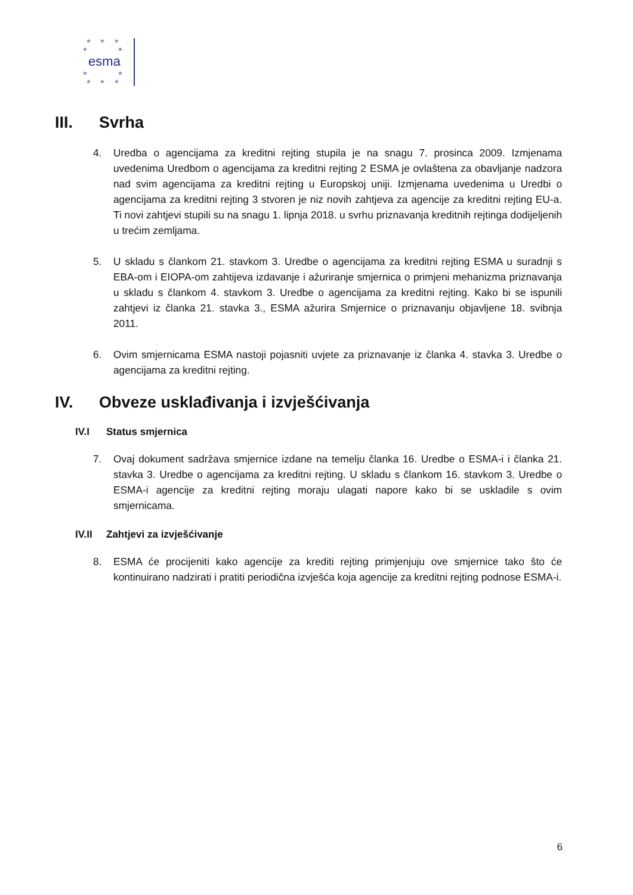★ ★ ★
★ ★
esma
★ ★
★ ★ ★
III. Svrha
4. Uredba o agencijama za kreditni rejting stupila je na snagu 7. prosinca 2009. Izmjenama uvedenima Uredbom o agencijama za kreditni rejting 2 ESMA je ovlaštena za obavljanje nadzora nad svim agencijama za kreditni rejting u Europskoj uniji. Izmjenama uvedenima u Uredbi o agencijama za kreditni rejting 3 stvoren je niz novih zahtjeva za agencije za kreditni rejting EU-a. Ti novi zahtjevi stupili su na snagu 1. lipnja 2018. u svrhu priznavanja kreditnih rejtinga dodijeljenih u trećim zemljama.
5. U skladu s člankom 21. stavkom 3. Uredbe o agencijama za kreditni rejting ESMA u suradnji s EBA-om i EIOPA-om zahtijeva izdavanje i ažuriranje smjernica o primjeni mehanizma priznavanja u skladu s člankom 4. stavkom 3. Uredbe o agencijama za kreditni rejting. Kako bi se ispunili zahtjevi iz članka 21. stavka 3., ESMA ažurira Smjernice o priznavanju objavljene 18. svibnja 2011.
6. Ovim smjernicama ESMA nastoji pojasniti uvjete za priznavanje iz članka 4. stavka 3. Uredbe o agencijama za kreditni rejting.
IV. Obveze usklađivanja i izvješćivanja
IV.I Status smjernica
7. Ovaj dokument sadržava smjernice izdane na temelju članka 16. Uredbe o ESMA-i i članka 21. stavka 3. Uredbe o agencijama za kreditni rejting. U skladu s člankom 16. stavkom 3. Uredbe o ESMA-i agencije za kreditni rejting moraju ulagati napore kako bi se uskladile s ovim smjernicama.
IV.II Zahtjevi za izvješćivanje
8. ESMA će procijeniti kako agencije za krediti rejting primjenjuju ove smjernice tako što će kontinuirano nadzirati i pratiti periodična izvješća koja agencije za kreditni rejting podnose ESMA-i.
6